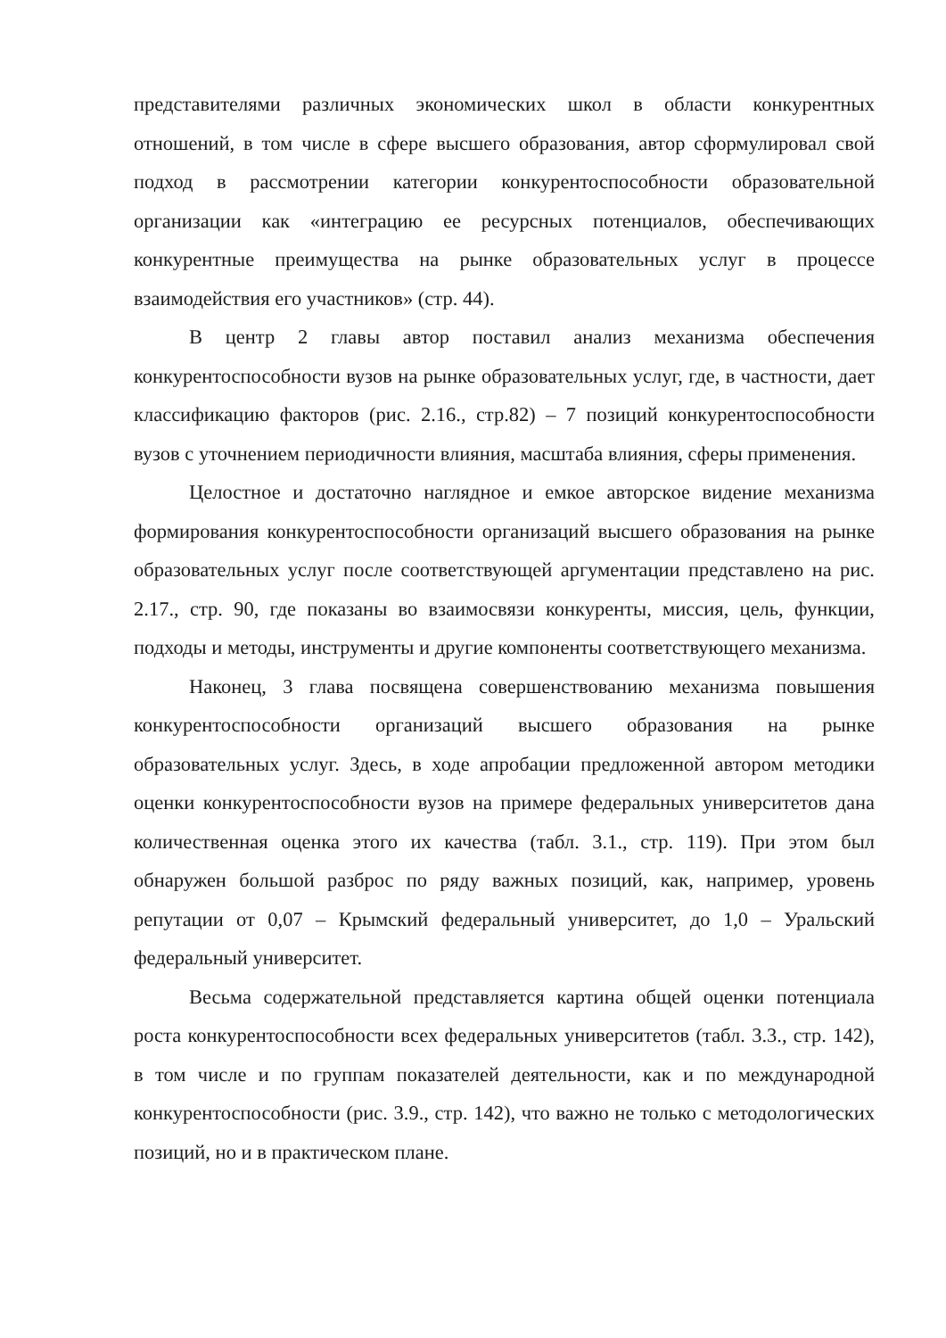представителями различных экономических школ в области конкурентных отношений, в том числе в сфере высшего образования, автор сформулировал свой подход в рассмотрении категории конкурентоспособности образовательной организации как «интеграцию ее ресурсных потенциалов, обеспечивающих конкурентные преимущества на рынке образовательных услуг в процессе взаимодействия его участников» (стр. 44).
В центр 2 главы автор поставил анализ механизма обеспечения конкурентоспособности вузов на рынке образовательных услуг, где, в частности, дает классификацию факторов (рис. 2.16., стр.82) – 7 позиций конкурентоспособности вузов с уточнением периодичности влияния, масштаба влияния, сферы применения.
Целостное и достаточно наглядное и емкое авторское видение механизма формирования конкурентоспособности организаций высшего образования на рынке образовательных услуг после соответствующей аргументации представлено на рис. 2.17., стр. 90, где показаны во взаимосвязи конкуренты, миссия, цель, функции, подходы и методы, инструменты и другие компоненты соответствующего механизма.
Наконец, 3 глава посвящена совершенствованию механизма повышения конкурентоспособности организаций высшего образования на рынке образовательных услуг. Здесь, в ходе апробации предложенной автором методики оценки конкурентоспособности вузов на примере федеральных университетов дана количественная оценка этого их качества (табл. 3.1., стр. 119). При этом был обнаружен большой разброс по ряду важных позиций, как, например, уровень репутации от 0,07 – Крымский федеральный университет, до 1,0 – Уральский федеральный университет.
Весьма содержательной представляется картина общей оценки потенциала роста конкурентоспособности всех федеральных университетов (табл. 3.3., стр. 142), в том числе и по группам показателей деятельности, как и по международной конкурентоспособности (рис. 3.9., стр. 142), что важно не только с методологических позиций, но и в практическом плане.